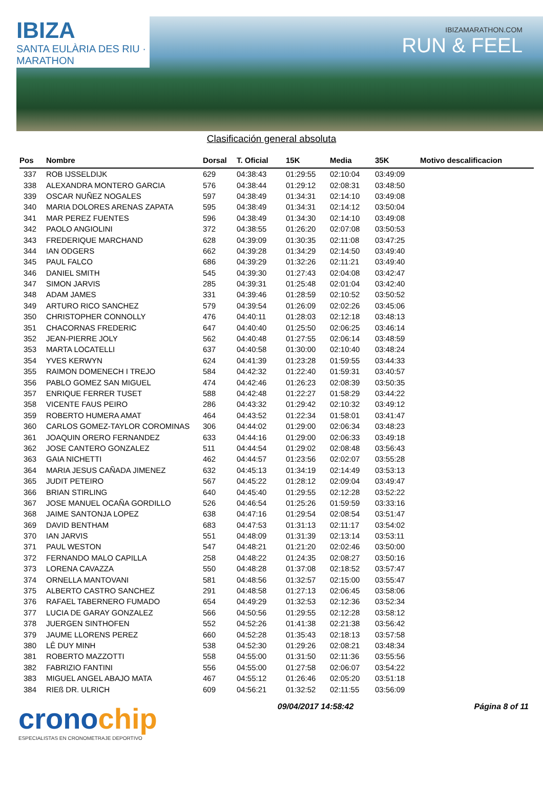IBIZA
SANTA EULÀRIA DES RIU · MARATHON
IBIZAMARATHON.COM
RUN & FEEL
Clasificación general absoluta
| Pos | Nombre | Dorsal | T. Oficial | 15K | Media | 35K | Motivo descalificacion |
| --- | --- | --- | --- | --- | --- | --- | --- |
| 337 | ROB IJSSELDIJK | 629 | 04:38:43 | 01:29:55 | 02:10:04 | 03:49:09 | |
| 338 | ALEXANDRA MONTERO GARCIA | 576 | 04:38:44 | 01:29:12 | 02:08:31 | 03:48:50 | |
| 339 | OSCAR NUÑEZ NOGALES | 597 | 04:38:49 | 01:34:31 | 02:14:10 | 03:49:08 | |
| 340 | MARIA DOLORES ARENAS ZAPATA | 595 | 04:38:49 | 01:34:31 | 02:14:12 | 03:50:04 | |
| 341 | MAR PEREZ FUENTES | 596 | 04:38:49 | 01:34:30 | 02:14:10 | 03:49:08 | |
| 342 | PAOLO ANGIOLINI | 372 | 04:38:55 | 01:26:20 | 02:07:08 | 03:50:53 | |
| 343 | FREDERIQUE MARCHAND | 628 | 04:39:09 | 01:30:35 | 02:11:08 | 03:47:25 | |
| 344 | IAN ODGERS | 662 | 04:39:28 | 01:34:29 | 02:14:50 | 03:49:40 | |
| 345 | PAUL FALCO | 686 | 04:39:29 | 01:32:26 | 02:11:21 | 03:49:40 | |
| 346 | DANIEL SMITH | 545 | 04:39:30 | 01:27:43 | 02:04:08 | 03:42:47 | |
| 347 | SIMON JARVIS | 285 | 04:39:31 | 01:25:48 | 02:01:04 | 03:42:40 | |
| 348 | ADAM JAMES | 331 | 04:39:46 | 01:28:59 | 02:10:52 | 03:50:52 | |
| 349 | ARTURO RICO SANCHEZ | 579 | 04:39:54 | 01:26:09 | 02:02:26 | 03:45:06 | |
| 350 | CHRISTOPHER CONNOLLY | 476 | 04:40:11 | 01:28:03 | 02:12:18 | 03:48:13 | |
| 351 | CHACORNAS FREDERIC | 647 | 04:40:40 | 01:25:50 | 02:06:25 | 03:46:14 | |
| 352 | JEAN-PIERRE JOLY | 562 | 04:40:48 | 01:27:55 | 02:06:14 | 03:48:59 | |
| 353 | MARTA LOCATELLI | 637 | 04:40:58 | 01:30:00 | 02:10:40 | 03:48:24 | |
| 354 | YVES KERWYN | 624 | 04:41:39 | 01:23:28 | 01:59:55 | 03:44:33 | |
| 355 | RAIMON DOMENECH I TREJO | 584 | 04:42:32 | 01:22:40 | 01:59:31 | 03:40:57 | |
| 356 | PABLO GOMEZ SAN MIGUEL | 474 | 04:42:46 | 01:26:23 | 02:08:39 | 03:50:35 | |
| 357 | ENRIQUE FERRER TUSET | 588 | 04:42:48 | 01:22:27 | 01:58:29 | 03:44:22 | |
| 358 | VICENTE FAUS PEIRO | 286 | 04:43:32 | 01:29:42 | 02:10:32 | 03:49:12 | |
| 359 | ROBERTO HUMERA AMAT | 464 | 04:43:52 | 01:22:34 | 01:58:01 | 03:41:47 | |
| 360 | CARLOS GOMEZ-TAYLOR COROMINAS | 306 | 04:44:02 | 01:29:00 | 02:06:34 | 03:48:23 | |
| 361 | JOAQUIN ORERO FERNANDEZ | 633 | 04:44:16 | 01:29:00 | 02:06:33 | 03:49:18 | |
| 362 | JOSE CANTERO GONZALEZ | 511 | 04:44:54 | 01:29:02 | 02:08:48 | 03:56:43 | |
| 363 | GAIA NICHETTI | 462 | 04:44:57 | 01:23:56 | 02:02:07 | 03:55:28 | |
| 364 | MARIA JESUS CAÑADA JIMENEZ | 632 | 04:45:13 | 01:34:19 | 02:14:49 | 03:53:13 | |
| 365 | JUDIT PETEIRO | 567 | 04:45:22 | 01:28:12 | 02:09:04 | 03:49:47 | |
| 366 | BRIAN STIRLING | 640 | 04:45:40 | 01:29:55 | 02:12:28 | 03:52:22 | |
| 367 | JOSE MANUEL OCAÑA GORDILLO | 526 | 04:46:54 | 01:25:26 | 01:59:59 | 03:33:16 | |
| 368 | JAIME SANTONJA LOPEZ | 638 | 04:47:16 | 01:29:54 | 02:08:54 | 03:51:47 | |
| 369 | DAVID BENTHAM | 683 | 04:47:53 | 01:31:13 | 02:11:17 | 03:54:02 | |
| 370 | IAN JARVIS | 551 | 04:48:09 | 01:31:39 | 02:13:14 | 03:53:11 | |
| 371 | PAUL WESTON | 547 | 04:48:21 | 01:21:20 | 02:02:46 | 03:50:00 | |
| 372 | FERNANDO MALO CAPILLA | 258 | 04:48:22 | 01:24:35 | 02:08:27 | 03:50:16 | |
| 373 | LORENA CAVAZZA | 550 | 04:48:28 | 01:37:08 | 02:18:52 | 03:57:47 | |
| 374 | ORNELLA MANTOVANI | 581 | 04:48:56 | 01:32:57 | 02:15:00 | 03:55:47 | |
| 375 | ALBERTO CASTRO SANCHEZ | 291 | 04:48:58 | 01:27:13 | 02:06:45 | 03:58:06 | |
| 376 | RAFAEL TABERNERO FUMADO | 654 | 04:49:29 | 01:32:53 | 02:12:36 | 03:52:34 | |
| 377 | LUCIA DE GARAY GONZALEZ | 566 | 04:50:56 | 01:29:55 | 02:12:28 | 03:58:12 | |
| 378 | JUERGEN SINTHOFEN | 552 | 04:52:26 | 01:41:38 | 02:21:38 | 03:56:42 | |
| 379 | JAUME LLORENS PEREZ | 660 | 04:52:28 | 01:35:43 | 02:18:13 | 03:57:58 | |
| 380 | LÊ DUY MINH | 538 | 04:52:30 | 01:29:26 | 02:08:21 | 03:48:34 | |
| 381 | ROBERTO MAZZOTTI | 558 | 04:55:00 | 01:31:50 | 02:11:36 | 03:55:56 | |
| 382 | FABRIZIO FANTINI | 556 | 04:55:00 | 01:27:58 | 02:06:07 | 03:54:22 | |
| 383 | MIGUEL ANGEL ABAJO MATA | 467 | 04:55:12 | 01:26:46 | 02:05:20 | 03:51:18 | |
| 384 | RIEß DR. ULRICH | 609 | 04:56:21 | 01:32:52 | 02:11:55 | 03:56:09 | |
cronochip
ESPECIALISTAS EN CRONOMETRAJE DEPORTIVO
09/04/2017 14:58:42 Página 8 of 11